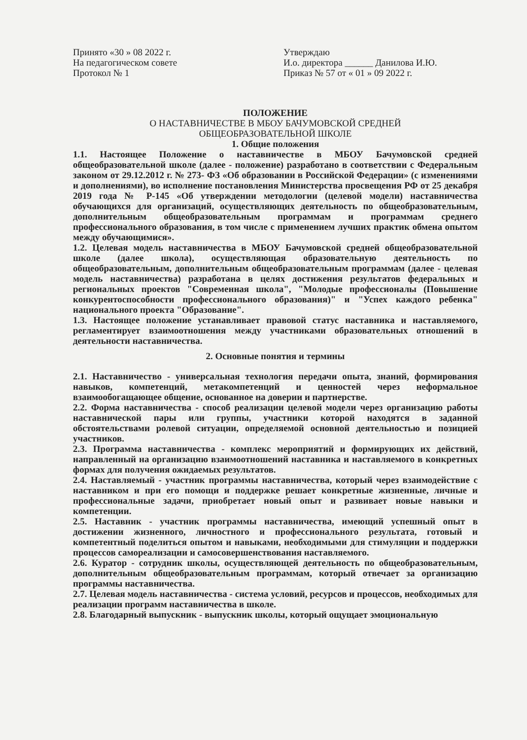Принято «30 » 08 2022 г.
На педагогическом совете
Протокол № 1
Утверждаю
И.о. директора ______ Данилова И.Ю.
Приказ № 57 от « 01 » 09 2022 г.
ПОЛОЖЕНИЕ
О НАСТАВНИЧЕСТВЕ В МБОУ БАЧУМОВСКОЙ СРЕДНЕЙ
ОБЩЕОБРАЗОВАТЕЛЬНОЙ ШКОЛЕ
1. Общие положения
1.1. Настоящее Положение о наставничестве в МБОУ Бачумовской средней общеобразовательной школе (далее - положение) разработано в соответствии с Федеральным законом от 29.12.2012 г. № 273- ФЗ «Об образовании в Российской Федерации» (с изменениями и дополнениями), во исполнение постановления Министерства просвещения РФ от 25 декабря 2019 года № Р-145 «Об утверждении методологии (целевой модели) наставничества обучающихся для организаций, осуществляющих деятельность по общеобразовательным, дополнительным общеобразовательным программам и программам среднего профессионального образования, в том числе с применением лучших практик обмена опытом между обучающимися».
1.2. Целевая модель наставничества в МБОУ Бачумовской средней общеобразовательной школе (далее школа), осуществляющая образовательную деятельность по общеобразовательным, дополнительным общеобразовательным программам (далее - целевая модель наставничества) разработана в целях достижения результатов федеральных и региональных проектов "Современная школа", "Молодые профессионалы (Повышение конкурентоспособности профессионального образования)" и "Успех каждого ребенка" национального проекта "Образование".
1.3. Настоящее положение устанавливает правовой статус наставника и наставляемого, регламентирует взаимоотношения между участниками образовательных отношений в деятельности наставничества.
2. Основные понятия и термины
2.1. Наставничество - универсальная технология передачи опыта, знаний, формирования навыков, компетенций, метакомпетенций и ценностей через неформальное взаимообогащающее общение, основанное на доверии и партнерстве.
2.2. Форма наставничества - способ реализации целевой модели через организацию работы наставнической пары или группы, участники которой находятся в заданной обстоятельствами ролевой ситуации, определяемой основной деятельностью и позицией участников.
2.3. Программа наставничества - комплекс мероприятий и формирующих их действий, направленный на организацию взаимоотношений наставника и наставляемого в конкретных формах для получения ожидаемых результатов.
2.4. Наставляемый - участник программы наставничества, который через взаимодействие с наставником и при его помощи и поддержке решает конкретные жизненные, личные и профессиональные задачи, приобретает новый опыт и развивает новые навыки и компетенции.
2.5. Наставник - участник программы наставничества, имеющий успешный опыт в достижении жизненного, личностного и профессионального результата, готовый и компетентный поделиться опытом и навыками, необходимыми для стимуляции и поддержки процессов самореализации и самосовершенствования наставляемого.
2.6. Куратор - сотрудник школы, осуществляющей деятельность по общеобразовательным, дополнительным общеобразовательным программам, который отвечает за организацию программы наставничества.
2.7. Целевая модель наставничества - система условий, ресурсов и процессов, необходимых для реализации программ наставничества в школе.
2.8. Благодарный выпускник - выпускник школы, который ощущает эмоциональную